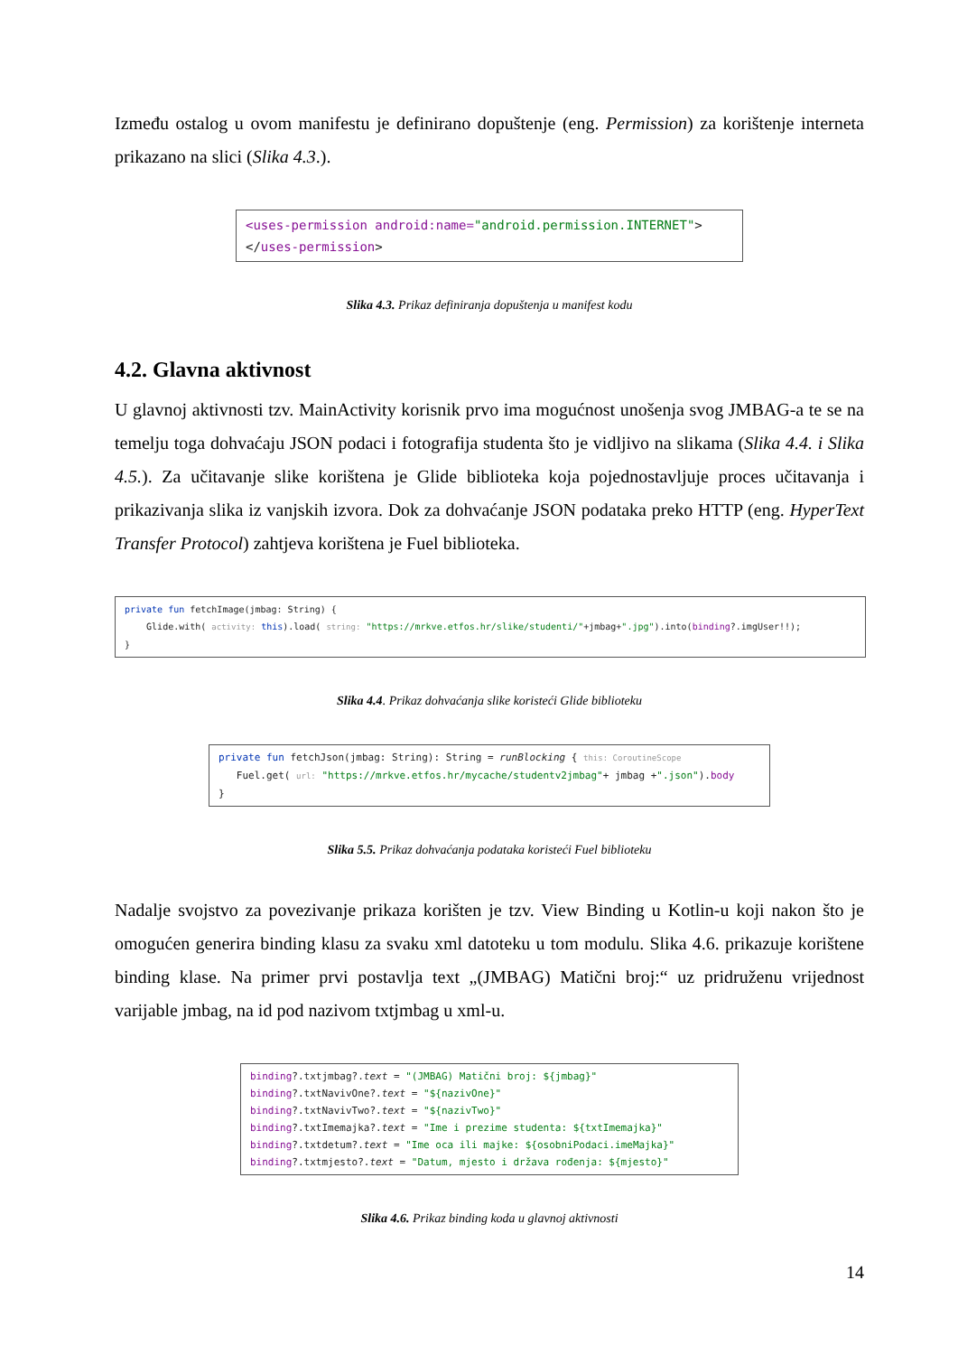Između ostalog u ovom manifestu je definirano dopuštenje (eng. Permission) za korištenje interneta prikazano na slici (Slika 4.3.).
<uses-permission android:name="android.permission.INTERNET"> </uses-permission>
Slika 4.3. Prikaz definiranja dopuštenja u manifest kodu
4.2. Glavna aktivnost
U glavnoj aktivnosti tzv. MainActivity korisnik prvo ima mogućnost unošenja svog JMBAG-a te se na temelju toga dohvaćaju JSON podaci i fotografija studenta što je vidljivo na slikama (Slika 4.4. i Slika 4.5.). Za učitavanje slike korištena je Glide biblioteka koja pojednostavljuje proces učitavanja i prikazivanja slika iz vanjskih izvora. Dok za dohvaćanje JSON podataka preko HTTP (eng. HyperText Transfer Protocol) zahtjeva korištena je Fuel biblioteka.
private fun fetchImage(jmbag: String) { Glide.with( activity: this).load( string: "https://mrkve.etfos.hr/slike/studenti/"+jmbag+".jpg").into(binding?.imgUser!!); }
Slika 4.4. Prikaz dohvaćanja slike koristeći Glide biblioteku
private fun fetchJson(jmbag: String): String = runBlocking { this: CoroutineScope Fuel.get( url: "https://mrkve.etfos.hr/mycache/studentv2jmbag"+ jmbag +".json").body }
Slika 5.5. Prikaz dohvaćanja podataka koristeći Fuel biblioteku
Nadalje svojstvo za povezivanje prikaza korišten je tzv. View Binding u Kotlin-u koji nakon što je omogućen generira binding klasu za svaku xml datoteku u tom modulu. Slika 4.6. prikazuje korištene binding klase. Na primer prvi postavlja text „(JMBAG) Matični broj:“ uz pridruženu vrijednost varijable jmbag, na id pod nazivom txtjmbag u xml-u.
binding?.txtjmbag?.text = "(JMBAG) Matični broj: ${jmbag}" binding?.txtNavivOne?.text = "${nazivOne}" binding?.txtNavivTwo?.text = "${nazivTwo}" binding?.txtImemajka?.text = "Ime i prezime studenta: ${txtImemajka}" binding?.txtdetum?.text = "Ime oca ili majke: ${osobniPodaci.imeMajka}" binding?.txtmjesto?.text = "Datum, mjesto i država rođenja: ${mjesto}"
Slika 4.6. Prikaz binding koda u glavnoj aktivnosti
14